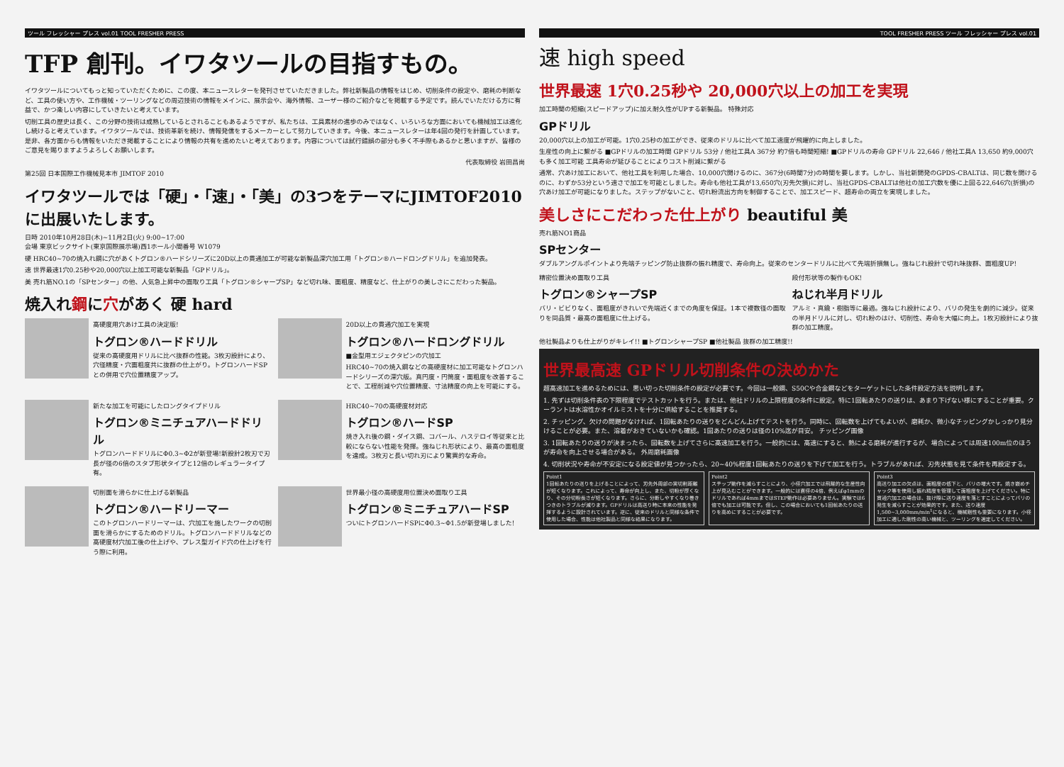ツール フレッシャー プレス vol.01 TOOL FRESHER PRESS
TFP 創刊。イワタツールの目指すもの。
イワタツールについてもっと知っていただくために、この度、本ニュースレターを発刊させていただきました。弊社新製品の情報をはじめ、切削条件の設定や、磨耗の判断など、工具の使い方や、工作機械・ツーリングなどの周辺技術の情報をメインに、展示会や、海外情報、ユーザー様のご紹介などを掲載する予定です。読んでいただける方に有益で、かつ楽しい内容にしていきたいと考えています。
切削工具の歴史は長く、この分野の技術は成熟しているとされることもあるようですが、私たちは、工具素材の進歩のみではなく、いろいろな方面においても機械加工は進化し続けると考えています。イワタツールでは、技術革新を続け、情報発信をするメーカーとして努力していきます。今後、本ニュースレターは年4回の発行を計画しています。是非、各方面からも情報をいただき掲載することにより情報の共有を進めたいと考えております。内容については試行錯誤の部分も多く不手際もあるかと思いますが、皆様のご意見を賜りますようよろしくお願いします。
代表取締役 岩田昌尚
第25回 日本国際工作機械見本市 JIMTOF 2010
イワタツールでは「硬」・「速」・「美」の3つをテーマにJIMTOF2010に出展いたします。
日時 2010年10月28日(木)~11月2日(火) 9:00~17:00
会場 東京ビックサイト(東京国際展示場)西1ホール小間番号 W1079
硬 HRC40~70の焼入れ鋼に穴があくトグロン®ハードシリーズに20D以上の貫通加工が可能な新製品深穴加工用「トグロン®ハードロングドリル」を追加発表。
速 世界最速1穴0.25秒や20,000穴以上加工可能な新製品「GPドリル」。
美 売れ筋NO.1の「SPセンター」の他、人気急上昇中の面取り工具「トグロン®シャープSP」など切れ味、面粗度、精度など、仕上がりの美しさにこだわった製品。
焼入れ鋼に穴があく 硬 hard
高硬度用穴あけ工具の決定版!
トグロン®ハードドリル
従来の高硬度用ドリルに比べ抜群の性能。3枚刃設計により、穴径精度・穴面粗度共に抜群の仕上がり。トグロンハードSPとの併用で穴位置精度アップ。
20D以上の貫通穴加工を実現
トグロン®ハードロングドリル
■金型用エジェクタピンの穴加工
HRC40~70の焼入鋼などの高硬度材に加工可能なトグロンハードシリーズの深穴版。真円度・円筒度・面粗度を改善することで、工程削減や穴位置精度、寸法精度の向上を可能にする。
新たな加工を可能にしたロングタイプドリル
トグロン®ミニチュアハードドリル
トグロンハードドリルにΦ0.3~Φ2が新登場!新設計2枚刃で刃長が径の6倍のスタブ形状タイプと12倍のレギュラータイプ有。
HRC40~70の高硬度材対応
トグロン®ハードSP
焼き入れ後の鋼・ダイス鋼、コバール、ハステロイ等従来と比較にならない性能を発揮。強ねじれ形状により、最高の面粗度を達成。3枚刃と長い切れ刃により驚異的な寿命。
切削面を滑らかに仕上げる新製品
トグロン®ハードリーマー
このトグロンハードリーマーは、穴加工を施したワークの切削面を滑らかにするためのドリル。トグロンハードドリルなどの高硬度材穴加工後の仕上げや、プレス型ガイド穴の仕上げを行う際に利用。
世界最小径の高硬度用位置決め面取り工具
トグロン®ミニチュアハードSP
ついにトグロンハードSPにΦ0.3~Φ1.5が新登場しました!
TOOL FRESHER PRESS ツール フレッシャー プレス vol.01
速 high speed
世界最速 1穴0.25秒や 20,000穴以上の加工を実現
加工時間の短縮(スピードアップ)に加え耐久性がUPする新製品。 特殊対応
GPドリル
20,000穴以上の加工が可能。1穴0.25秒の加工ができ、従来のドリルに比べて加工速度が飛躍的に向上しました。
生産性の向上に繋がる ■GPドリルの加工時間 GPドリル 53分 / 他社工具A 367分 約7倍も時間短縮! ■GPドリルの寿命 GPドリル 22,646 / 他社工具A 13,650 約9,000穴も多く加工可能 工具寿命が延びることによりコスト削減に繋がる
通常、穴あけ加工において、他社工具を利用した場合、10,000穴開けるのに、367分(6時間7分)の時間を要します。しかし、当社新開発のGPDS-CBALTは、同じ数を開けるのに、わずか53分という速さで加工を可能としました。寿命も他社工具が13,650穴(刃先欠損)に対し、当社GPDS-CBALTは他社の加工穴数を優に上回る22,646穴(折損)の穴あけ加工が可能になりました。ステップがないこと、切れ粉流出方向を制御することで、加工スピード、超寿命の両立を実現しました。
美しさにこだわった仕上がり beautiful 美
売れ筋NO1商品
SPセンター
ダブルアングルポイントより先端チッピング防止抜群の振れ精度で、寿命向上。従来のセンタードリルに比べて先端折損無し。強ねじれ設計で切れ味抜群、面粗度UP!
精密位置決め面取り工具
トグロン®シャープSP
バリ・ビビりなく、面粗度がきれいで先端近くまでの角度を保証。1本で複数径の面取りを同品質・最高の面粗度に仕上げる。
段付形状等の製作もOK!
ねじれ半月ドリル
アルミ・真鍮・樹脂等に最適。強ねじれ設計により、バリの発生を劇的に減少。従来の半月ドリルに対し、切れ粉のはけ、切削性、寿命を大幅に向上。1枚刃設計により抜群の加工精度。
他社製品よりも仕上がりがキレイ!! ■トグロンシャープSP ■他社製品 抜群の加工精度!!
世界最高速 GPドリル切削条件の決めかた
超高速加工を進めるためには、思い切った切削条件の設定が必要です。今回は一般鋼、S50Cや合金鋼などをターゲットにした条件設定方法を説明します。
1. 先ずは切削条件表の下限程度でテストカットを行う。または、他社ドリルの上限程度の条件に設定。特に1回転あたりの送りは、あまり下げない様にすることが重要。クーラントは水溶性かオイルミストを十分に供給することを推奨する。
2. チッピング、欠けの問題がなければ、1回転あたりの送りをどんどん上げてテストを行う。同時に、回転数を上げてもよいが、磨耗か、微小なチッピングかしっかり見分けることが必要。また、溶着がおきていないかも確認。1回あたりの送りは径の10%迄が目安。 チッピング画像
3. 1回転あたりの送りが決まったら、回転数を上げてさらに高速加工を行う。一般的には、高速にすると、熱による磨耗が進行するが、場合によっては周速100m位のほうが寿命を向上させる場合がある。 外周磨耗画像
4. 切削状況や寿命が不安定になる設定値が見つかったら、20~40%程度1回転あたりの送りを下げて加工を行う。トラブルがあれば、刃先状態を見て条件を再設定する。
Point1
1回転あたりの送りを上げることによって、刃先外周部の実切削距離が短くなります。これによって、寿命が向上し、また、切粉が厚くなり、その分切粉長さが短くなります。さらに、分断しやすくなり巻きつきのトラブルが減ります。GPドリルは高送り時に本来の性能を発揮するように設計されています。逆に、従来のドリルと同様な条件で使用した場合、性能は他社製品と同様な結果になります。
Point2
ステップ動作を減らすことにより、小径穴加工では飛躍的な生産性向上が見込むことができます。一般的には直径の4倍、例えばφ1mmのドリルであれば4mmまではSTEP動作は必要ありません。実験では6倍でも加工は可能です。但し、この場合においても1回転あたりの送りを高めにすることが必要です。
Point3
高送り加工の欠点は、面粗度の低下と、バリの増大です。焼き嵌めチャック等を使用し振れ精度を管理して面粗度を上げてください。特に貫通穴加工の場合は、抜け際に送り速度を落とすことによってバリの発生を減らすことが効果的です。また、送り速度1,500~3,000mm/min<sup>1</sup>になると、機械剛性も重要になります。小径加工に適した剛性の高い機械と、ツーリングを選定してください。